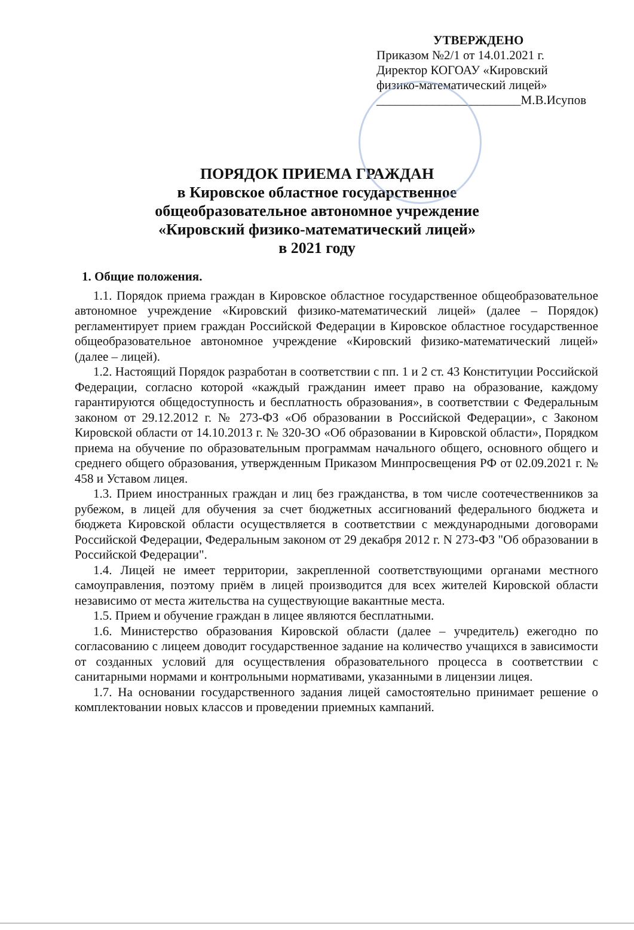УТВЕРЖДЕНО
Приказом №2/1 от 14.01.2021 г.
Директор КОГОАУ «Кировский
физико-математический лицей»
_______________________М.В.Исупов
ПОРЯДОК ПРИЕМА ГРАЖДАН
в Кировское областное государственное
общеобразовательное автономное учреждение
«Кировский физико-математический лицей»
в 2021 году
1. Общие положения.
1.1. Порядок приема граждан в Кировское областное государственное общеобразовательное автономное учреждение «Кировский физико-математический лицей» (далее – Порядок) регламентирует прием граждан Российской Федерации в Кировское областное государственное общеобразовательное автономное учреждение «Кировский физико-математический лицей» (далее – лицей).
1.2. Настоящий Порядок разработан в соответствии с пп. 1 и 2 ст. 43 Конституции Российской Федерации, согласно которой «каждый гражданин имеет право на образование, каждому гарантируются общедоступность и бесплатность образования», в соответствии с Федеральным законом от 29.12.2012 г. № 273-ФЗ «Об образовании в Российской Федерации», с Законом Кировской области от 14.10.2013 г. № 320-ЗО «Об образовании в Кировской области», Порядком приема на обучение по образовательным программам начального общего, основного общего и среднего общего образования, утвержденным Приказом Минпросвещения РФ от 02.09.2021 г. № 458 и Уставом лицея.
1.3. Прием иностранных граждан и лиц без гражданства, в том числе соотечественников за рубежом, в лицей для обучения за счет бюджетных ассигнований федерального бюджета и бюджета Кировской области осуществляется в соответствии с международными договорами Российской Федерации, Федеральным законом от 29 декабря 2012 г. N 273-ФЗ "Об образовании в Российской Федерации".
1.4. Лицей не имеет территории, закрепленной соответствующими органами местного самоуправления, поэтому приём в лицей производится для всех жителей Кировской области независимо от места жительства на существующие вакантные места.
1.5. Прием и обучение граждан в лицее являются бесплатными.
1.6. Министерство образования Кировской области (далее – учредитель) ежегодно по согласованию с лицеем доводит государственное задание на количество учащихся в зависимости от созданных условий для осуществления образовательного процесса в соответствии с санитарными нормами и контрольными нормативами, указанными в лицензии лицея.
1.7. На основании государственного задания лицей самостоятельно принимает решение о комплектовании новых классов и проведении приемных кампаний.